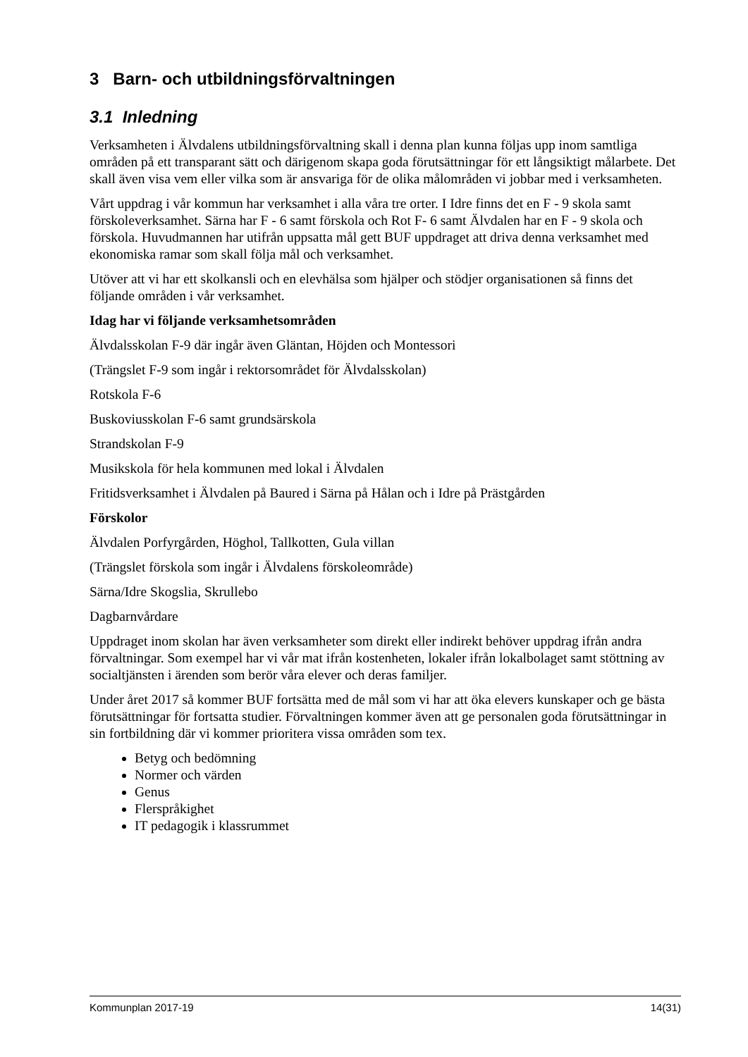3 Barn- och utbildningsförvaltningen
3.1 Inledning
Verksamheten i Älvdalens utbildningsförvaltning skall i denna plan kunna följas upp inom samtliga områden på ett transparant sätt och därigenom skapa goda förutsättningar för ett långsiktigt målarbete. Det skall även visa vem eller vilka som är ansvariga för de olika målområden vi jobbar med i verksamheten.
Vårt uppdrag i vår kommun har verksamhet i alla våra tre orter. I Idre finns det en F - 9 skola samt förskoleverksamhet. Särna har F - 6 samt förskola och Rot F- 6 samt Älvdalen har en F - 9 skola och förskola. Huvudmannen har utifrån uppsatta mål gett BUF uppdraget att driva denna verksamhet med ekonomiska ramar som skall följa mål och verksamhet.
Utöver att vi har ett skolkansli och en elevhälsa som hjälper och stödjer organisationen så finns det följande områden i vår verksamhet.
Idag har vi följande verksamhetsområden
Älvdalsskolan F-9 där ingår även Gläntan, Höjden och Montessori
(Trängslet F-9 som ingår i rektorsområdet för Älvdalsskolan)
Rotskola F-6
Buskoviusskolan F-6 samt grundsärskola
Strandskolan F-9
Musikskola för hela kommunen med lokal i Älvdalen
Fritidsverksamhet i Älvdalen på Baured i Särna på Hålan och i Idre på Prästgården
Förskolor
Älvdalen Porfyrgården, Höghol, Tallkotten, Gula villan
(Trängslet förskola som ingår i Älvdalens förskoleområde)
Särna/Idre Skogslia, Skrullebo
Dagbarnvårdare
Uppdraget inom skolan har även verksamheter som direkt eller indirekt behöver uppdrag ifrån andra förvaltningar. Som exempel har vi vår mat ifrån kostenheten, lokaler ifrån lokalbolaget samt stöttning av socialtjänsten i ärenden som berör våra elever och deras familjer.
Under året 2017 så kommer BUF fortsätta med de mål som vi har att öka elevers kunskaper och ge bästa förutsättningar för fortsatta studier. Förvaltningen kommer även att ge personalen goda förutsättningar in sin fortbildning där vi kommer prioritera vissa områden som tex.
Betyg och bedömning
Normer och värden
Genus
Flerspråkighet
IT pedagogik i klassrummet
Kommunplan 2017-19 14(31)